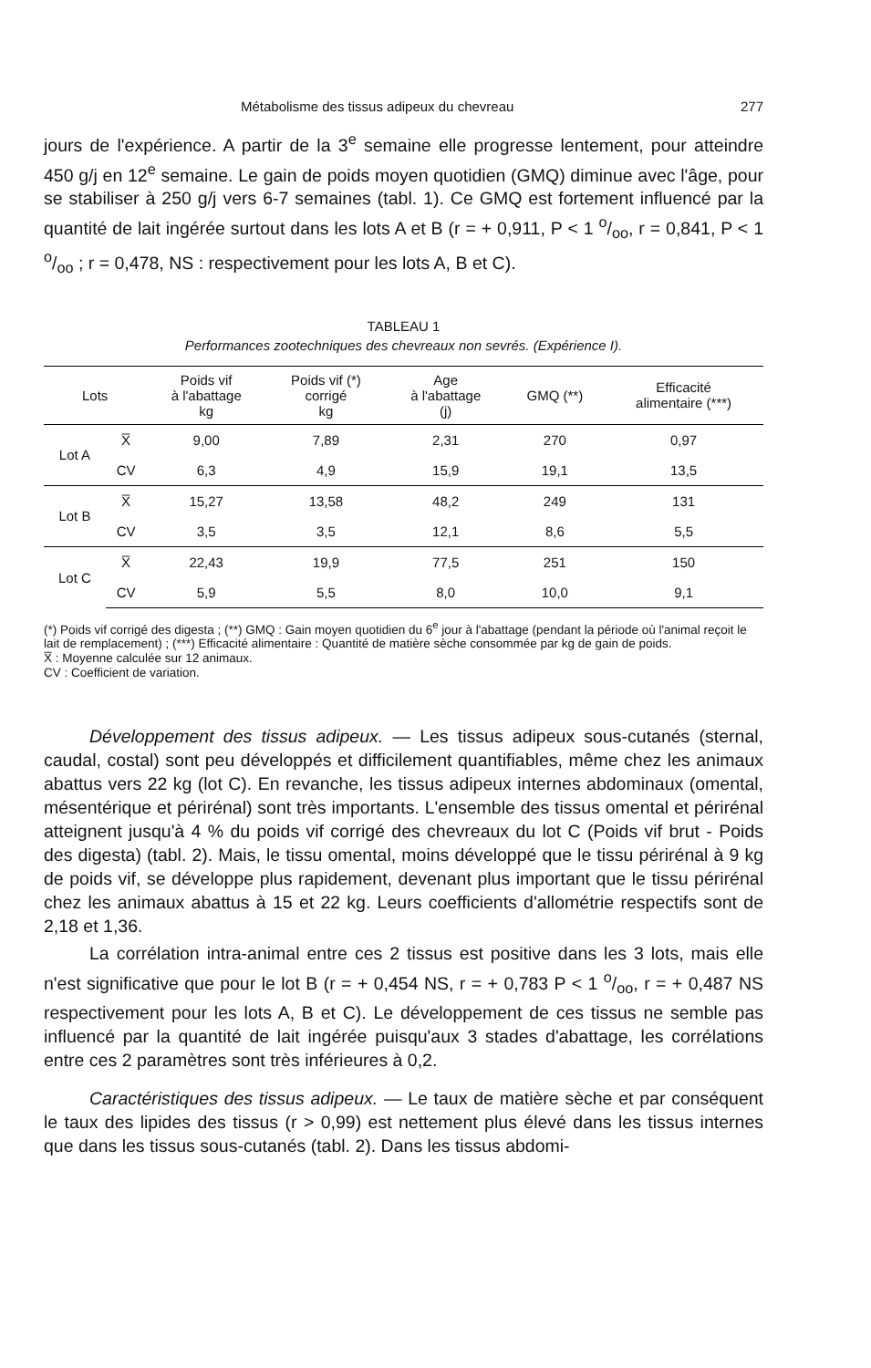Métabolisme des tissus adipeux du chevreau 277
jours de l'expérience. A partir de la 3<sup>e</sup> semaine elle progresse lentement, pour atteindre 450 g/j en 12<sup>e</sup> semaine. Le gain de poids moyen quotidien (GMQ) diminue avec l'âge, pour se stabiliser à 250 g/j vers 6-7 semaines (tabl. 1). Ce GMQ est fortement influencé par la quantité de lait ingérée surtout dans les lots A et B (r = + 0,911, P < 1 o/oo, r = 0,841, P < 1 o/oo ; r = 0,478, NS : respectivement pour les lots A, B et C).
TABLEAU 1
Performances zootechniques des chevreaux non sevrés. (Expérience I).
| Lots | | Poids vif à l'abattage kg | Poids vif (*) corrigé kg | Age à l'abattage (j) | GMQ (**) | Efficacité alimentaire (***) |
| --- | --- | --- | --- | --- | --- | --- |
| Lot A | X̅ | 9,00 | 7,89 | 2,31 | 270 | 0,97 |
| | CV | 6,3 | 4,9 | 15,9 | 19,1 | 13,5 |
| Lot B | X̅ | 15,27 | 13,58 | 48,2 | 249 | 131 |
| | CV | 3,5 | 3,5 | 12,1 | 8,6 | 5,5 |
| Lot C | X̅ | 22,43 | 19,9 | 77,5 | 251 | 150 |
| | CV | 5,9 | 5,5 | 8,0 | 10,0 | 9,1 |
(*) Poids vif corrigé des digesta ; (**) GMQ : Gain moyen quotidien du 6<sup>e</sup> jour à l'abattage (pendant la période où l'animal reçoit le lait de remplacement) ; (***) Efficacité alimentaire : Quantité de matière sèche consommée par kg de gain de poids.
X̅ : Moyenne calculée sur 12 animaux.
CV : Coefficient de variation.
Développement des tissus adipeux. — Les tissus adipeux sous-cutanés (sternal, caudal, costal) sont peu développés et difficilement quantifiables, même chez les animaux abattus vers 22 kg (lot C). En revanche, les tissus adipeux internes abdominaux (omental, mésentérique et périrénal) sont très importants. L'ensemble des tissus omental et périrénal atteignent jusqu'à 4 % du poids vif corrigé des chevreaux du lot C (Poids vif brut - Poids des digesta) (tabl. 2). Mais, le tissu omental, moins développé que le tissu périrénal à 9 kg de poids vif, se développe plus rapidement, devenant plus important que le tissu périrénal chez les animaux abattus à 15 et 22 kg. Leurs coefficients d'allométrie respectifs sont de 2,18 et 1,36.
La corrélation intra-animal entre ces 2 tissus est positive dans les 3 lots, mais elle n'est significative que pour le lot B (r = + 0,454 NS, r = + 0,783 P < 1 o/oo, r = + 0,487 NS respectivement pour les lots A, B et C). Le développement de ces tissus ne semble pas influencé par la quantité de lait ingérée puisqu'aux 3 stades d'abattage, les corrélations entre ces 2 paramètres sont très inférieures à 0,2.
Caractéristiques des tissus adipeux. — Le taux de matière sèche et par conséquent le taux des lipides des tissus (r > 0,99) est nettement plus élevé dans les tissus internes que dans les tissus sous-cutanés (tabl. 2). Dans les tissus abdomi-